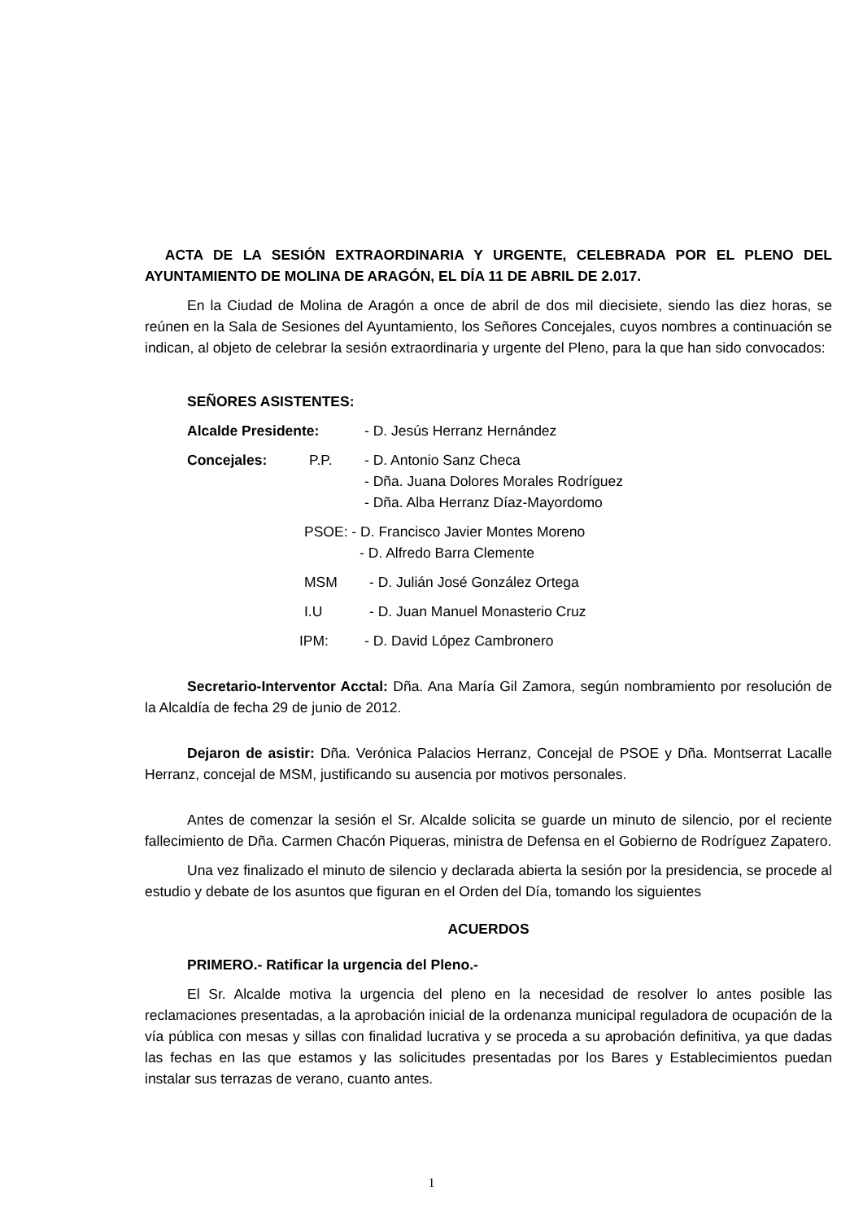ACTA DE LA SESIÓN EXTRAORDINARIA Y URGENTE, CELEBRADA POR EL PLENO DEL AYUNTAMIENTO DE MOLINA DE ARAGÓN, EL DÍA 11 DE ABRIL DE 2.017.
En la Ciudad de Molina de Aragón a once de abril de dos mil diecisiete, siendo las diez horas, se reúnen en la Sala de Sesiones del Ayuntamiento, los Señores Concejales, cuyos nombres a continuación se indican, al objeto de celebrar la sesión extraordinaria y urgente del Pleno, para la que han sido convocados:
SEÑORES ASISTENTES:
Alcalde Presidente: - D. Jesús Herranz Hernández
Concejales: P.P. - D. Antonio Sanz Checa
- Dña. Juana Dolores Morales Rodríguez
- Dña. Alba Herranz Díaz-Mayordomo
PSOE: - D. Francisco Javier Montes Moreno
- D. Alfredo Barra Clemente
MSM - D. Julián José González Ortega
I.U - D. Juan Manuel Monasterio Cruz
IPM: - D. David López Cambronero
Secretario-Interventor Acctal: Dña. Ana María Gil Zamora, según nombramiento por resolución de la Alcaldía de fecha 29 de junio de 2012.
Dejaron de asistir: Dña. Verónica Palacios Herranz, Concejal de PSOE y Dña. Montserrat Lacalle Herranz, concejal de MSM, justificando su ausencia por motivos personales.
Antes de comenzar la sesión el Sr. Alcalde solicita se guarde un minuto de silencio, por el reciente fallecimiento de Dña. Carmen Chacón Piqueras, ministra de Defensa en el Gobierno de Rodríguez Zapatero.
Una vez finalizado el minuto de silencio y declarada abierta la sesión por la presidencia, se procede al estudio y debate de los asuntos que figuran en el Orden del Día, tomando los siguientes
ACUERDOS
PRIMERO.- Ratificar la urgencia del Pleno.-
El Sr. Alcalde motiva la urgencia del pleno en la necesidad de resolver lo antes posible las reclamaciones presentadas, a la aprobación inicial de la ordenanza municipal reguladora de ocupación de la vía pública con mesas y sillas con finalidad lucrativa y se proceda a su aprobación definitiva, ya que dadas las fechas en las que estamos y las solicitudes presentadas por los Bares y Establecimientos puedan instalar sus terrazas de verano, cuanto antes.
1